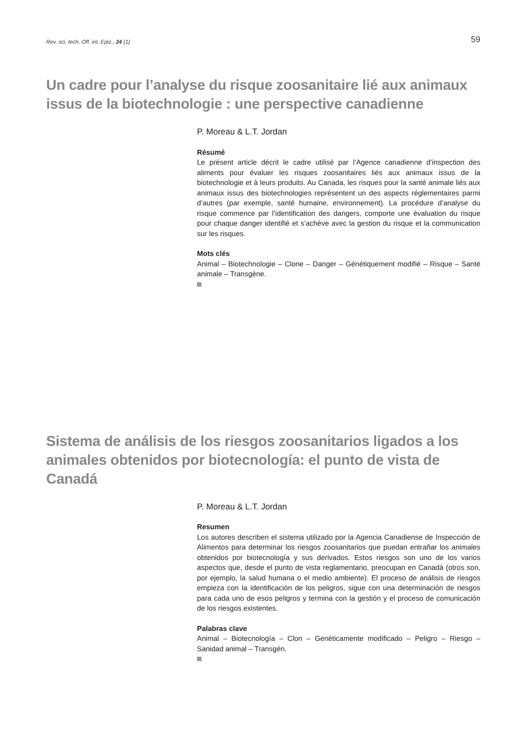Rev. sci. tech. Off. int. Epiz., 24 (1) 59
Un cadre pour l’analyse du risque zoosanitaire lié aux animaux issus de la biotechnologie : une perspective canadienne
P. Moreau & L.T. Jordan
Résumé
Le présent article décrit le cadre utilisé par l’Agence canadienne d’inspection des aliments pour évaluer les risques zoosanitaires liés aux animaux issus de la biotechnologie et à leurs produits. Au Canada, les risques pour la santé animale liés aux animaux issus des biotechnologies représentent un des aspects réglementaires parmi d’autres (par exemple, santé humaine, environnement). La procédure d’analyse du risque commence par l’identification des dangers, comporte une évaluation du risque pour chaque danger identifié et s’achève avec la gestion du risque et la communication sur les risques.
Mots clés
Animal – Biotechnologie – Clone – Danger – Génétiquement modifié – Risque – Santé animale – Transgène.
Sistema de análisis de los riesgos zoosanitarios ligados a los animales obtenidos por biotecnología: el punto de vista de Canadá
P. Moreau & L.T. Jordan
Resumen
Los autores describen el sistema utilizado por la Agencia Canadiense de Inspección de Alimentos para determinar los riesgos zoosanitarios que puedan entrañar los animales obtenidos por biotecnología y sus derivados. Estos riesgos son uno de los varios aspectos que, desde el punto de vista reglamentario, preocupan en Canadá (otros son, por ejemplo, la salud humana o el medio ambiente). El proceso de análisis de riesgos empieza con la identificación de los peligros, sigue con una determinación de riesgos para cada uno de esos peligros y termina con la gestión y el proceso de comunicación de los riesgos existentes.
Palabras clave
Animal – Biotecnología – Clon – Genéticamente modificado – Peligro – Riesgo – Sanidad animal – Transgén.